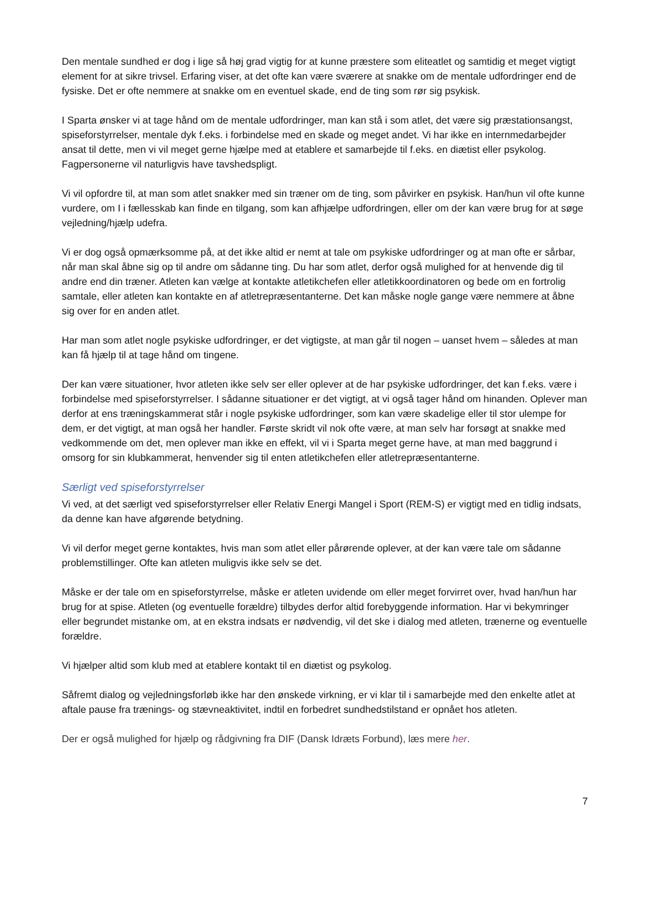Den mentale sundhed er dog i lige så høj grad vigtig for at kunne præstere som eliteatlet og samtidig et meget vigtigt element for at sikre trivsel. Erfaring viser, at det ofte kan være sværere at snakke om de mentale udfordringer end de fysiske. Det er ofte nemmere at snakke om en eventuel skade, end de ting som rør sig psykisk.
I Sparta ønsker vi at tage hånd om de mentale udfordringer, man kan stå i som atlet, det være sig præstationsangst, spiseforstyrrelser, mentale dyk f.eks. i forbindelse med en skade og meget andet. Vi har ikke en internmedarbejder ansat til dette, men vi vil meget gerne hjælpe med at etablere et samarbejde til f.eks. en diætist eller psykolog. Fagpersonerne vil naturligvis have tavshedspligt.
Vi vil opfordre til, at man som atlet snakker med sin træner om de ting, som påvirker en psykisk. Han/hun vil ofte kunne vurdere, om I i fællesskab kan finde en tilgang, som kan afhjælpe udfordringen, eller om der kan være brug for at søge vejledning/hjælp udefra.
Vi er dog også opmærksomme på, at det ikke altid er nemt at tale om psykiske udfordringer og at man ofte er sårbar, når man skal åbne sig op til andre om sådanne ting. Du har som atlet, derfor også mulighed for at henvende dig til andre end din træner. Atleten kan vælge at kontakte atletikchefen eller atletikkoordinatoren og bede om en fortrolig samtale, eller atleten kan kontakte en af atletrepræsentanterne. Det kan måske nogle gange være nemmere at åbne sig over for en anden atlet.
Har man som atlet nogle psykiske udfordringer, er det vigtigste, at man går til nogen – uanset hvem – således at man kan få hjælp til at tage hånd om tingene.
Der kan være situationer, hvor atleten ikke selv ser eller oplever at de har psykiske udfordringer, det kan f.eks. være i forbindelse med spiseforstyrrelser. I sådanne situationer er det vigtigt, at vi også tager hånd om hinanden. Oplever man derfor at ens træningskammerat står i nogle psykiske udfordringer, som kan være skadelige eller til stor ulempe for dem, er det vigtigt, at man også her handler. Første skridt vil nok ofte være, at man selv har forsøgt at snakke med vedkommende om det, men oplever man ikke en effekt, vil vi i Sparta meget gerne have, at man med baggrund i omsorg for sin klubkammerat, henvender sig til enten atletikchefen eller atletrepræsentanterne.
Særligt ved spiseforstyrrelser
Vi ved, at det særligt ved spiseforstyrrelser eller Relativ Energi Mangel i Sport (REM-S) er vigtigt med en tidlig indsats, da denne kan have afgørende betydning.
Vi vil derfor meget gerne kontaktes, hvis man som atlet eller pårørende oplever, at der kan være tale om sådanne problemstillinger. Ofte kan atleten muligvis ikke selv se det.
Måske er der tale om en spiseforstyrrelse, måske er atleten uvidende om eller meget forvirret over, hvad han/hun har brug for at spise. Atleten (og eventuelle forældre) tilbydes derfor altid forebyggende information. Har vi bekymringer eller begrundet mistanke om, at en ekstra indsats er nødvendig, vil det ske i dialog med atleten, trænerne og eventuelle forældre.
Vi hjælper altid som klub med at etablere kontakt til en diætist og psykolog.
Såfremt dialog og vejledningsforløb ikke har den ønskede virkning, er vi klar til i samarbejde med den enkelte atlet at aftale pause fra trænings- og stævneaktivitet, indtil en forbedret sundhedstilstand er opnået hos atleten.
Der er også mulighed for hjælp og rådgivning fra DIF (Dansk Idræts Forbund), læs mere her.
7